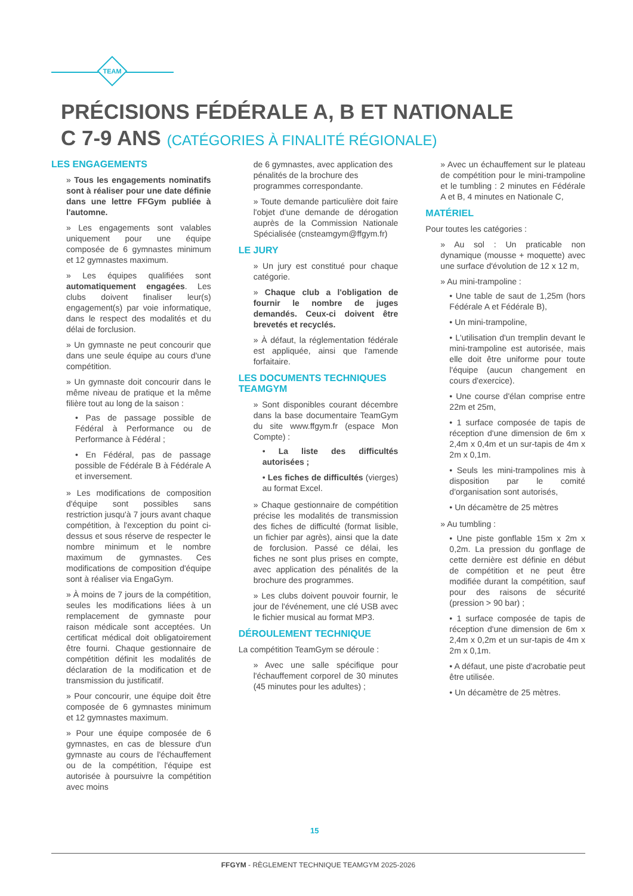TEAM
PRÉCISIONS FÉDÉRALE A, B ET NATIONALE
C 7-9 ANS (CATÉGORIES À FINALITÉ RÉGIONALE)
LES ENGAGEMENTS
» Tous les engagements nominatifs sont à réaliser pour une date définie dans une lettre FFGym publiée à l'automne.
» Les engagements sont valables uniquement pour une équipe composée de 6 gymnastes minimum et 12 gymnastes maximum.
» Les équipes qualifiées sont automatiquement engagées. Les clubs doivent finaliser leur(s) engagement(s) par voie informatique, dans le respect des modalités et du délai de forclusion.
» Un gymnaste ne peut concourir que dans une seule équipe au cours d'une compétition.
» Un gymnaste doit concourir dans le même niveau de pratique et la même filière tout au long de la saison :
• Pas de passage possible de Fédéral à Performance ou de Performance à Fédéral ;
• En Fédéral, pas de passage possible de Fédérale B à Fédérale A et inversement.
» Les modifications de composition d'équipe sont possibles sans restriction jusqu'à 7 jours avant chaque compétition, à l'exception du point ci-dessus et sous réserve de respecter le nombre minimum et le nombre maximum de gymnastes. Ces modifications de composition d'équipe sont à réaliser via EngaGym.
» À moins de 7 jours de la compétition, seules les modifications liées à un remplacement de gymnaste pour raison médicale sont acceptées. Un certificat médical doit obligatoirement être fourni. Chaque gestionnaire de compétition définit les modalités de déclaration de la modification et de transmission du justificatif.
» Pour concourir, une équipe doit être composée de 6 gymnastes minimum et 12 gymnastes maximum.
» Pour une équipe composée de 6 gymnastes, en cas de blessure d'un gymnaste au cours de l'échauffement ou de la compétition, l'équipe est autorisée à poursuivre la compétition avec moins
de 6 gymnastes, avec application des pénalités de la brochure des programmes correspondante.
» Toute demande particulière doit faire l'objet d'une demande de dérogation auprès de la Commission Nationale Spécialisée (cnsteamgym@ffgym.fr)
LE JURY
» Un jury est constitué pour chaque catégorie.
» Chaque club a l'obligation de fournir le nombre de juges demandés. Ceux-ci doivent être brevetés et recyclés.
» À défaut, la réglementation fédérale est appliquée, ainsi que l'amende forfaitaire.
LES DOCUMENTS TECHNIQUES TEAMGYM
» Sont disponibles courant décembre dans la base documentaire TeamGym du site www.ffgym.fr (espace Mon Compte) :
• La liste des difficultés autorisées ;
• Les fiches de difficultés (vierges) au format Excel.
» Chaque gestionnaire de compétition précise les modalités de transmission des fiches de difficulté (format lisible, un fichier par agrès), ainsi que la date de forclusion. Passé ce délai, les fiches ne sont plus prises en compte, avec application des pénalités de la brochure des programmes.
» Les clubs doivent pouvoir fournir, le jour de l'événement, une clé USB avec le fichier musical au format MP3.
DÉROULEMENT TECHNIQUE
La compétition TeamGym se déroule :
» Avec une salle spécifique pour l'échauffement corporel de 30 minutes (45 minutes pour les adultes) ;
» Avec un échauffement sur le plateau de compétition pour le mini-trampoline et le tumbling : 2 minutes en Fédérale A et B, 4 minutes en Nationale C,
MATÉRIEL
Pour toutes les catégories :
» Au sol : Un praticable non dynamique (mousse + moquette) avec une surface d'évolution de 12 x 12 m,
» Au mini-trampoline :
• Une table de saut de 1,25m (hors Fédérale A et Fédérale B),
• Un mini-trampoline,
• L'utilisation d'un tremplin devant le mini-trampoline est autorisée, mais elle doit être uniforme pour toute l'équipe (aucun changement en cours d'exercice).
• Une course d'élan comprise entre 22m et 25m,
• 1 surface composée de tapis de réception d'une dimension de 6m x 2,4m x 0,4m et un sur-tapis de 4m x 2m x 0,1m.
• Seuls les mini-trampolines mis à disposition par le comité d'organisation sont autorisés,
• Un décamètre de 25 mètres
» Au tumbling :
• Une piste gonflable 15m x 2m x 0,2m. La pression du gonflage de cette dernière est définie en début de compétition et ne peut être modifiée durant la compétition, sauf pour des raisons de sécurité (pression > 90 bar) ;
• 1 surface composée de tapis de réception d'une dimension de 6m x 2,4m x 0,2m et un sur-tapis de 4m x 2m x 0,1m.
• A défaut, une piste d'acrobatie peut être utilisée.
• Un décamètre de 25 mètres.
15
FFGYM - RÈGLEMENT TECHNIQUE TEAMGYM 2025-2026